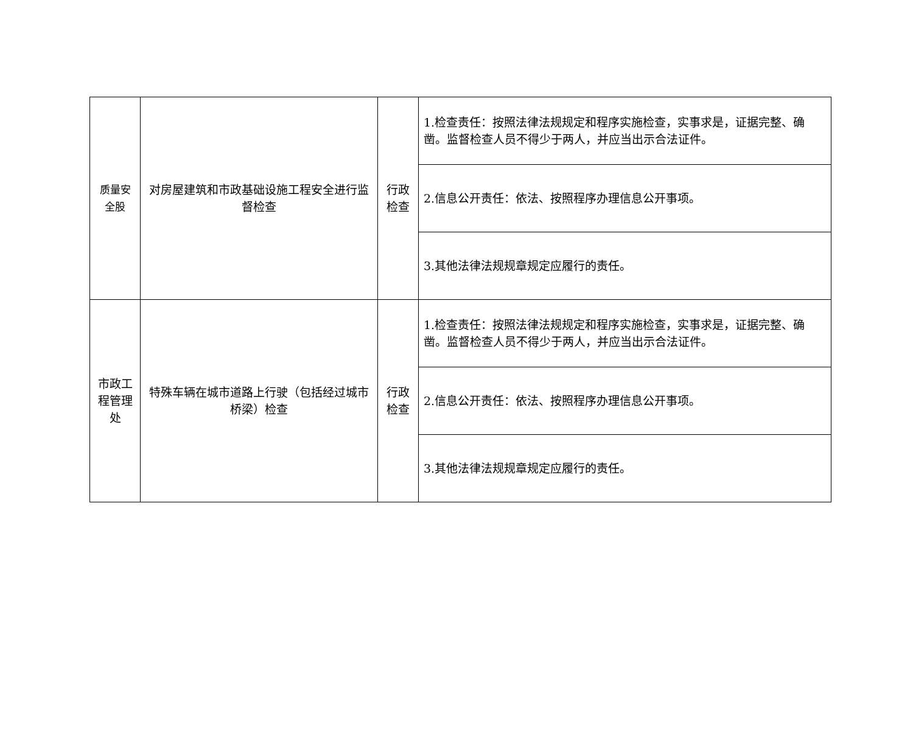| 质量安 全股 | 对房屋建筑和市政基础设施工程安全进行监督检查 | 行政 检查 | 1.检查责任：按照法律法规规定和程序实施检查，实事求是，证据完整、确凿。监督检查人员不得少于两人，并应当出示合法证件。 |
| | | | 2.信息公开责任：依法、按照程序办理信息公开事项。 |
| | | | 3.其他法律法规规章规定应履行的责任。 |
| 市政工 程管理 处 | 特殊车辆在城市道路上行驶（包括经过城市桥梁）检查 | 行政 检查 | 1.检查责任：按照法律法规规定和程序实施检查，实事求是，证据完整、确凿。监督检查人员不得少于两人，并应当出示合法证件。 |
| | | | 2.信息公开责任：依法、按照程序办理信息公开事项。 |
| | | | 3.其他法律法规规章规定应履行的责任。 |